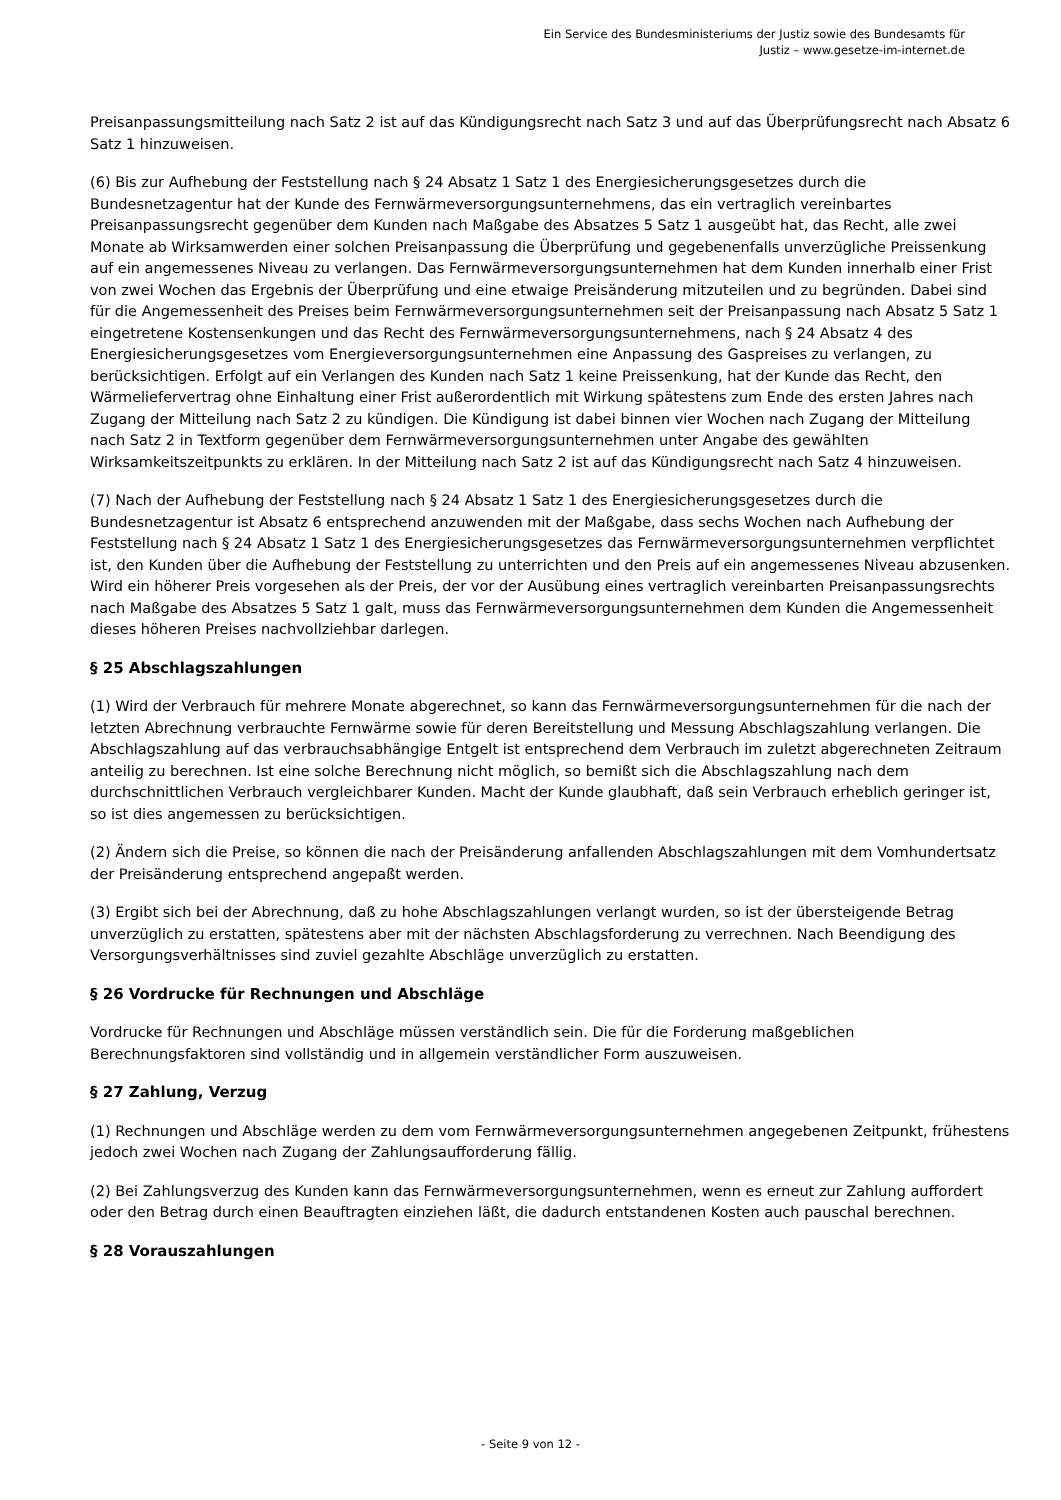Ein Service des Bundesministeriums der Justiz sowie des Bundesamts für
Justiz – www.gesetze-im-internet.de
Preisanpassungsmitteilung nach Satz 2 ist auf das Kündigungsrecht nach Satz 3 und auf das Überprüfungsrecht nach Absatz 6 Satz 1 hinzuweisen.
(6) Bis zur Aufhebung der Feststellung nach § 24 Absatz 1 Satz 1 des Energiesicherungsgesetzes durch die Bundesnetzagentur hat der Kunde des Fernwärmeversorgungsunternehmens, das ein vertraglich vereinbartes Preisanpassungsrecht gegenüber dem Kunden nach Maßgabe des Absatzes 5 Satz 1 ausgeübt hat, das Recht, alle zwei Monate ab Wirksamwerden einer solchen Preisanpassung die Überprüfung und gegebenenfalls unverzügliche Preissenkung auf ein angemessenes Niveau zu verlangen. Das Fernwärmeversorgungsunternehmen hat dem Kunden innerhalb einer Frist von zwei Wochen das Ergebnis der Überprüfung und eine etwaige Preisänderung mitzuteilen und zu begründen. Dabei sind für die Angemessenheit des Preises beim Fernwärmeversorgungsunternehmen seit der Preisanpassung nach Absatz 5 Satz 1 eingetretene Kostensenkungen und das Recht des Fernwärmeversorgungsunternehmens, nach § 24 Absatz 4 des Energiesicherungsgesetzes vom Energieversorgungsunternehmen eine Anpassung des Gaspreises zu verlangen, zu berücksichtigen. Erfolgt auf ein Verlangen des Kunden nach Satz 1 keine Preissenkung, hat der Kunde das Recht, den Wärmeliefervertrag ohne Einhaltung einer Frist außerordentlich mit Wirkung spätestens zum Ende des ersten Jahres nach Zugang der Mitteilung nach Satz 2 zu kündigen. Die Kündigung ist dabei binnen vier Wochen nach Zugang der Mitteilung nach Satz 2 in Textform gegenüber dem Fernwärmeversorgungsunternehmen unter Angabe des gewählten Wirksamkeitszeitpunkts zu erklären. In der Mitteilung nach Satz 2 ist auf das Kündigungsrecht nach Satz 4 hinzuweisen.
(7) Nach der Aufhebung der Feststellung nach § 24 Absatz 1 Satz 1 des Energiesicherungsgesetzes durch die Bundesnetzagentur ist Absatz 6 entsprechend anzuwenden mit der Maßgabe, dass sechs Wochen nach Aufhebung der Feststellung nach § 24 Absatz 1 Satz 1 des Energiesicherungsgesetzes das Fernwärmeversorgungsunternehmen verpflichtet ist, den Kunden über die Aufhebung der Feststellung zu unterrichten und den Preis auf ein angemessenes Niveau abzusenken. Wird ein höherer Preis vorgesehen als der Preis, der vor der Ausübung eines vertraglich vereinbarten Preisanpassungsrechts nach Maßgabe des Absatzes 5 Satz 1 galt, muss das Fernwärmeversorgungsunternehmen dem Kunden die Angemessenheit dieses höheren Preises nachvollziehbar darlegen.
§ 25 Abschlagszahlungen
(1) Wird der Verbrauch für mehrere Monate abgerechnet, so kann das Fernwärmeversorgungsunternehmen für die nach der letzten Abrechnung verbrauchte Fernwärme sowie für deren Bereitstellung und Messung Abschlagszahlung verlangen. Die Abschlagszahlung auf das verbrauchsabhängige Entgelt ist entsprechend dem Verbrauch im zuletzt abgerechneten Zeitraum anteilig zu berechnen. Ist eine solche Berechnung nicht möglich, so bemißt sich die Abschlagszahlung nach dem durchschnittlichen Verbrauch vergleichbarer Kunden. Macht der Kunde glaubhaft, daß sein Verbrauch erheblich geringer ist, so ist dies angemessen zu berücksichtigen.
(2) Ändern sich die Preise, so können die nach der Preisänderung anfallenden Abschlagszahlungen mit dem Vomhundertsatz der Preisänderung entsprechend angepaßt werden.
(3) Ergibt sich bei der Abrechnung, daß zu hohe Abschlagszahlungen verlangt wurden, so ist der übersteigende Betrag unverzüglich zu erstatten, spätestens aber mit der nächsten Abschlagsforderung zu verrechnen. Nach Beendigung des Versorgungsverhältnisses sind zuviel gezahlte Abschläge unverzüglich zu erstatten.
§ 26 Vordrucke für Rechnungen und Abschläge
Vordrucke für Rechnungen und Abschläge müssen verständlich sein. Die für die Forderung maßgeblichen Berechnungsfaktoren sind vollständig und in allgemein verständlicher Form auszuweisen.
§ 27 Zahlung, Verzug
(1) Rechnungen und Abschläge werden zu dem vom Fernwärmeversorgungsunternehmen angegebenen Zeitpunkt, frühestens jedoch zwei Wochen nach Zugang der Zahlungsaufforderung fällig.
(2) Bei Zahlungsverzug des Kunden kann das Fernwärmeversorgungsunternehmen, wenn es erneut zur Zahlung auffordert oder den Betrag durch einen Beauftragten einziehen läßt, die dadurch entstandenen Kosten auch pauschal berechnen.
§ 28 Vorauszahlungen
- Seite 9 von 12 -